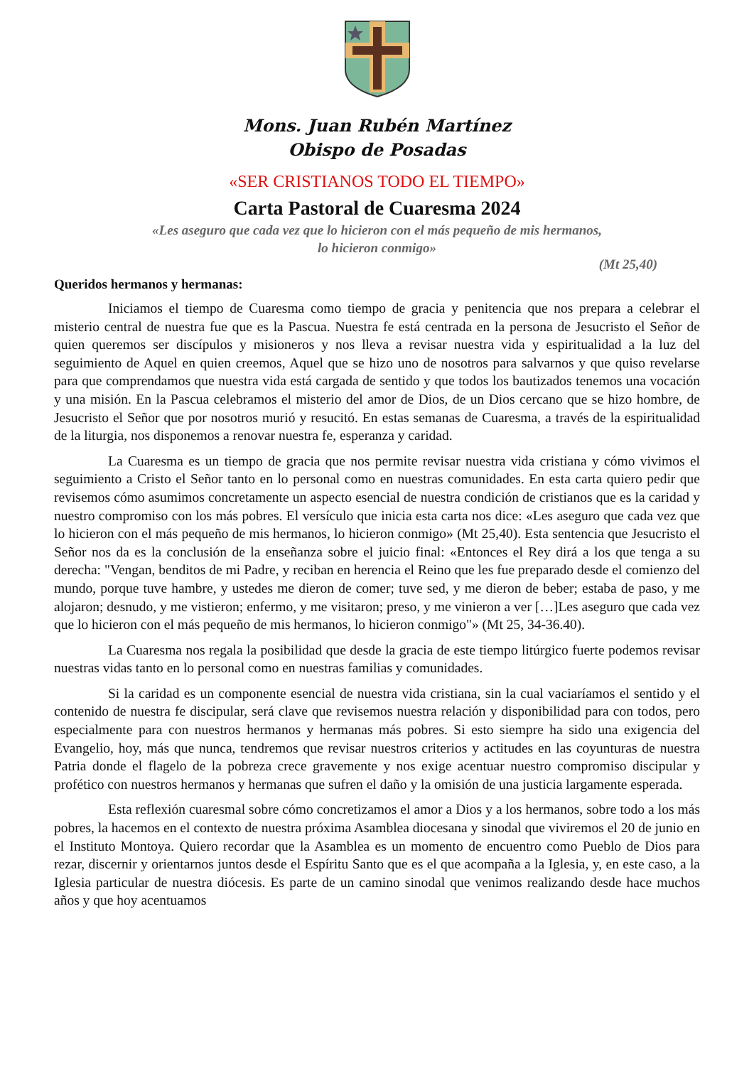Mons. Juan Rubén Martínez
Obispo de Posadas
«SER CRISTIANOS TODO EL TIEMPO»
Carta Pastoral de Cuaresma 2024
«Les aseguro que cada vez que lo hicieron con el más pequeño de mis hermanos,
lo hicieron conmigo»
(Mt 25,40)
Queridos hermanos y hermanas:
Iniciamos el tiempo de Cuaresma como tiempo de gracia y penitencia que nos prepara a celebrar el misterio central de nuestra fue que es la Pascua. Nuestra fe está centrada en la persona de Jesucristo el Señor de quien queremos ser discípulos y misioneros y nos lleva a revisar nuestra vida y espiritualidad a la luz del seguimiento de Aquel en quien creemos, Aquel que se hizo uno de nosotros para salvarnos y que quiso revelarse para que comprendamos que nuestra vida está cargada de sentido y que todos los bautizados tenemos una vocación y una misión. En la Pascua celebramos el misterio del amor de Dios, de un Dios cercano que se hizo hombre, de Jesucristo el Señor que por nosotros murió y resucitó. En estas semanas de Cuaresma, a través de la espiritualidad de la liturgia, nos disponemos a renovar nuestra fe, esperanza y caridad.
La Cuaresma es un tiempo de gracia que nos permite revisar nuestra vida cristiana y cómo vivimos el seguimiento a Cristo el Señor tanto en lo personal como en nuestras comunidades. En esta carta quiero pedir que revisemos cómo asumimos concretamente un aspecto esencial de nuestra condición de cristianos que es la caridad y nuestro compromiso con los más pobres. El versículo que inicia esta carta nos dice: «Les aseguro que cada vez que lo hicieron con el más pequeño de mis hermanos, lo hicieron conmigo» (Mt 25,40). Esta sentencia que Jesucristo el Señor nos da es la conclusión de la enseñanza sobre el juicio final: «Entonces el Rey dirá a los que tenga a su derecha: "Vengan, benditos de mi Padre, y reciban en herencia el Reino que les fue preparado desde el comienzo del mundo, porque tuve hambre, y ustedes me dieron de comer; tuve sed, y me dieron de beber; estaba de paso, y me alojaron; desnudo, y me vistieron; enfermo, y me visitaron; preso, y me vinieron a ver […]Les aseguro que cada vez que lo hicieron con el más pequeño de mis hermanos, lo hicieron conmigo"» (Mt 25, 34-36.40).
La Cuaresma nos regala la posibilidad que desde la gracia de este tiempo litúrgico fuerte podemos revisar nuestras vidas tanto en lo personal como en nuestras familias y comunidades.
Si la caridad es un componente esencial de nuestra vida cristiana, sin la cual vaciaríamos el sentido y el contenido de nuestra fe discipular, será clave que revisemos nuestra relación y disponibilidad para con todos, pero especialmente para con nuestros hermanos y hermanas más pobres. Si esto siempre ha sido una exigencia del Evangelio, hoy, más que nunca, tendremos que revisar nuestros criterios y actitudes en las coyunturas de nuestra Patria donde el flagelo de la pobreza crece gravemente y nos exige acentuar nuestro compromiso discipular y profético con nuestros hermanos y hermanas que sufren el daño y la omisión de una justicia largamente esperada.
Esta reflexión cuaresmal sobre cómo concretizamos el amor a Dios y a los hermanos, sobre todo a los más pobres, la hacemos en el contexto de nuestra próxima Asamblea diocesana y sinodal que viviremos el 20 de junio en el Instituto Montoya. Quiero recordar que la Asamblea es un momento de encuentro como Pueblo de Dios para rezar, discernir y orientarnos juntos desde el Espíritu Santo que es el que acompaña a la Iglesia, y, en este caso, a la Iglesia particular de nuestra diócesis. Es parte de un camino sinodal que venimos realizando desde hace muchos años y que hoy acentuamos